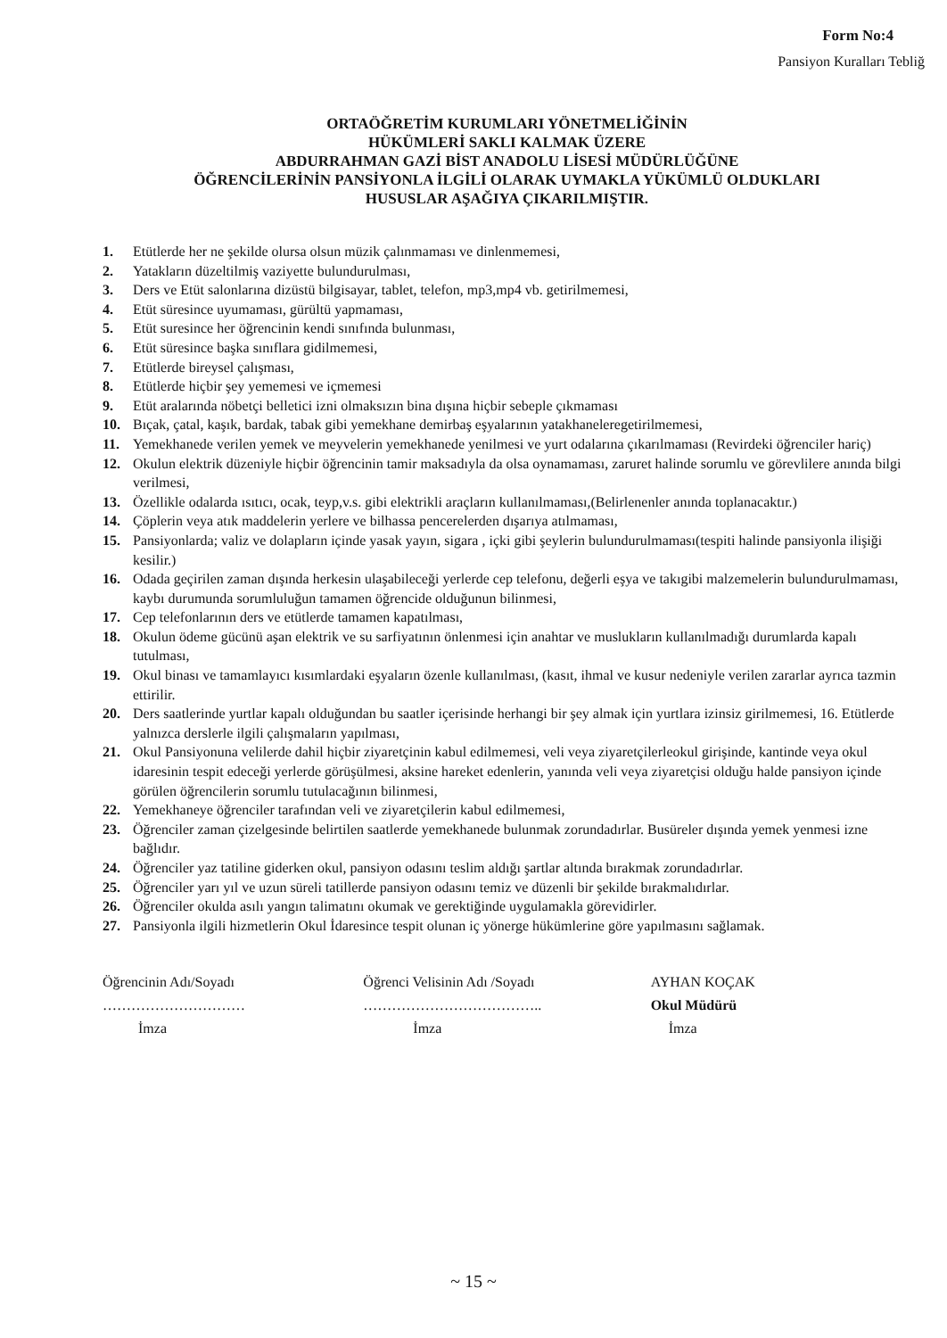Form No:4
Pansiyon Kuralları Tebliğ
ORTAÖĞRETİM KURUMLARI YÖNETMELİĞİNİN
HÜKÜMLERİ SAKLI KALMAK ÜZERE
ABDURRAHMAN GAZİ BİST ANADOLU LİSESİ MÜDÜRLÜĞÜNE
ÖĞRENCİLERİNİN PANSİYONLA İLGİLİ OLARAK UYMAKLA YÜKÜMLÜ OLDUKLARI
HUSUSLAR AŞAĞIYA ÇIKARILMIŞTIR.
1. Etütlerde her ne şekilde olursa olsun müzik çalınmaması ve dinlenmemesi,
2. Yatakların düzeltilmiş vaziyette bulundurulması,
3. Ders ve Etüt salonlarına dizüstü bilgisayar, tablet, telefon, mp3,mp4 vb. getirilmemesi,
4. Etüt süresince uyumaması, gürültü yapmaması,
5. Etüt suresince her öğrencinin kendi sınıfında bulunması,
6. Etüt süresince başka sınıflara gidilmemesi,
7. Etütlerde bireysel çalışması,
8. Etütlerde hiçbir şey yememesi ve içmemesi
9. Etüt aralarında nöbetçi belletici izni olmaksızın bina dışına hiçbir sebeple çıkmaması
10. Bıçak, çatal, kaşık, bardak, tabak gibi yemekhane demirbaş eşyalarının yatakhaneleregetirilmemesi,
11. Yemekhanede verilen yemek ve meyvelerin yemekhanede yenilmesi ve yurt odalarına çıkarılmaması (Revirdeki öğrenciler hariç)
12. Okulun elektrik düzeniyle hiçbir öğrencinin tamir maksadıyla da olsa oynamaması, zaruret halinde sorumlu ve görevlilere anında bilgi verilmesi,
13. Özellikle odalarda ısıtıcı, ocak, teyp,v.s. gibi elektrikli araçların kullanılmaması,(Belirlenenler anında toplanacaktır.)
14. Çöplerin veya atık maddelerin yerlere ve bilhassa pencerelerden dışarıya atılmaması,
15. Pansiyonlarda; valiz ve dolapların içinde yasak yayın, sigara , içki gibi şeylerin bulundurulmaması(tespiti halinde pansiyonla ilişiği kesilir.)
16. Odada geçirilen zaman dışında herkesin ulaşabileceği yerlerde cep telefonu, değerli eşya ve takıgibi malzemelerin bulundurulmaması, kaybı durumunda sorumluluğun tamamen öğrencide olduğunun bilinmesi,
17. Cep telefonlarının ders ve etütlerde tamamen kapatılması,
18. Okulun ödeme gücünü aşan elektrik ve su sarfiyatının önlenmesi için anahtar ve muslukların kullanılmadığı durumlarda kapalı tutulması,
19. Okul binası ve tamamlayıcı kısımlardaki eşyaların özenle kullanılması, (kasıt, ihmal ve kusur nedeniyle verilen zararlar ayrıca tazmin ettirilir.
20. Ders saatlerinde yurtlar kapalı olduğundan bu saatler içerisinde herhangi bir şey almak için yurtlara izinsiz girilmemesi, 16. Etütlerde yalnızca derslerle ilgili çalışmaların yapılması,
21. Okul Pansiyonuna velilerde dahil hiçbir ziyaretçinin kabul edilmemesi, veli veya ziyaretçilerleokul girişinde, kantinde veya okul idaresinin tespit edeceği yerlerde görüşülmesi, aksine hareket edenlerin, yanında veli veya ziyaretçisi olduğu halde pansiyon içinde görülen öğrencilerin sorumlu tutulacağının bilinmesi,
22. Yemekhaneye öğrenciler tarafından veli ve ziyaretçilerin kabul edilmemesi,
23. Öğrenciler zaman çizelgesinde belirtilen saatlerde yemekhanede bulunmak zorundadırlar. Busüreler dışında yemek yenmesi izne bağlıdır.
24. Öğrenciler yaz tatiline giderken okul, pansiyon odasını teslim aldığı şartlar altında bırakmak zorundadırlar.
25. Öğrenciler yarı yıl ve uzun süreli tatillerde pansiyon odasını temiz ve düzenli bir şekilde bırakmalıdırlar.
26. Öğrenciler okulda asılı yangın talimatını okumak ve gerektiğinde uygulamakla görevidirler.
27. Pansiyonla ilgili hizmetlerin Okul İdaresince tespit olunan iç yönerge hükümlerine göre yapılmasını sağlamak.
Öğrencinin Adı/Soyadı
…………………………
İmza
Öğrenci Velisinin Adı /Soyadı
………………………………..
İmza
AYHAN KOÇAK
Okul Müdürü
İmza
~ 15 ~